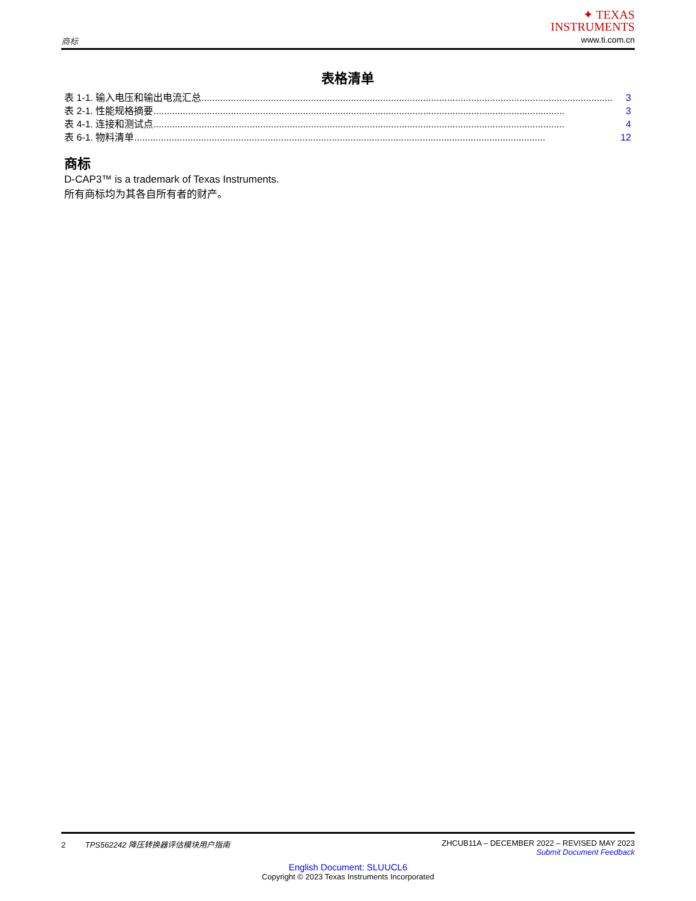商标
✦ TEXAS
INSTRUMENTS
www.ti.com.cn
表格清单
表 1-1. 输入电压和输出电流汇总.......................................................................................................................................................... 3
表 2-1. 性能规格摘要.......................................................................................................................................................... 3
表 4-1. 连接和测试点.......................................................................................................................................................... 4
表 6-1. 物料清单.......................................................................................................................................................... 12
商标
D-CAP3™ is a trademark of Texas Instruments.
所有商标均为其各自所有者的财产。
2 TPS562242 降压转换器评估模块用户指南
ZHCUB11A – DECEMBER 2022 – REVISED MAY 2023
Submit Document Feedback
English Document: SLUUCL6
Copyright © 2023 Texas Instruments Incorporated